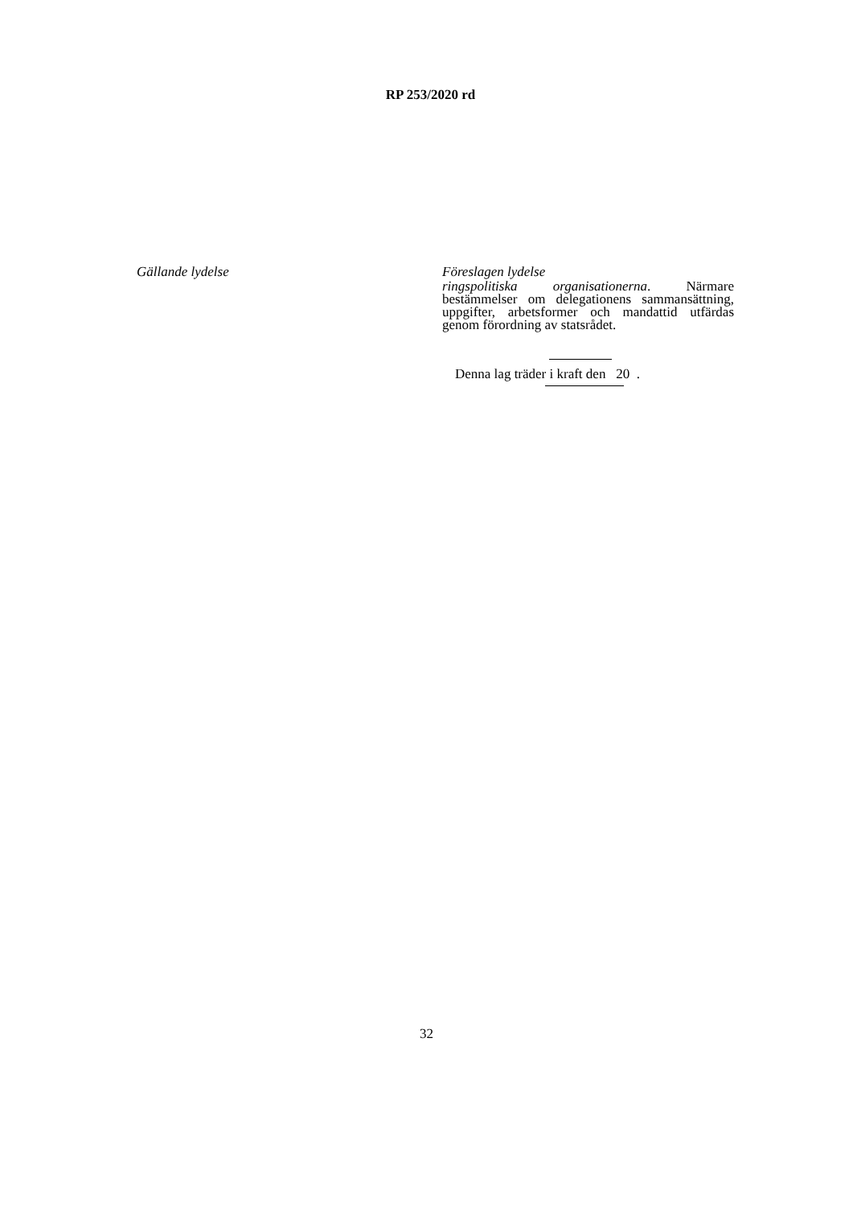RP 253/2020 rd
Gällande lydelse Föreslagen lydelse
ringspolitiska organisationerna. Närmare bestämmelser om delegationens sammansättning, uppgifter, arbetsformer och mandattid utfärdas genom förordning av statsrådet.
Denna lag träder i kraft den 20 .
32